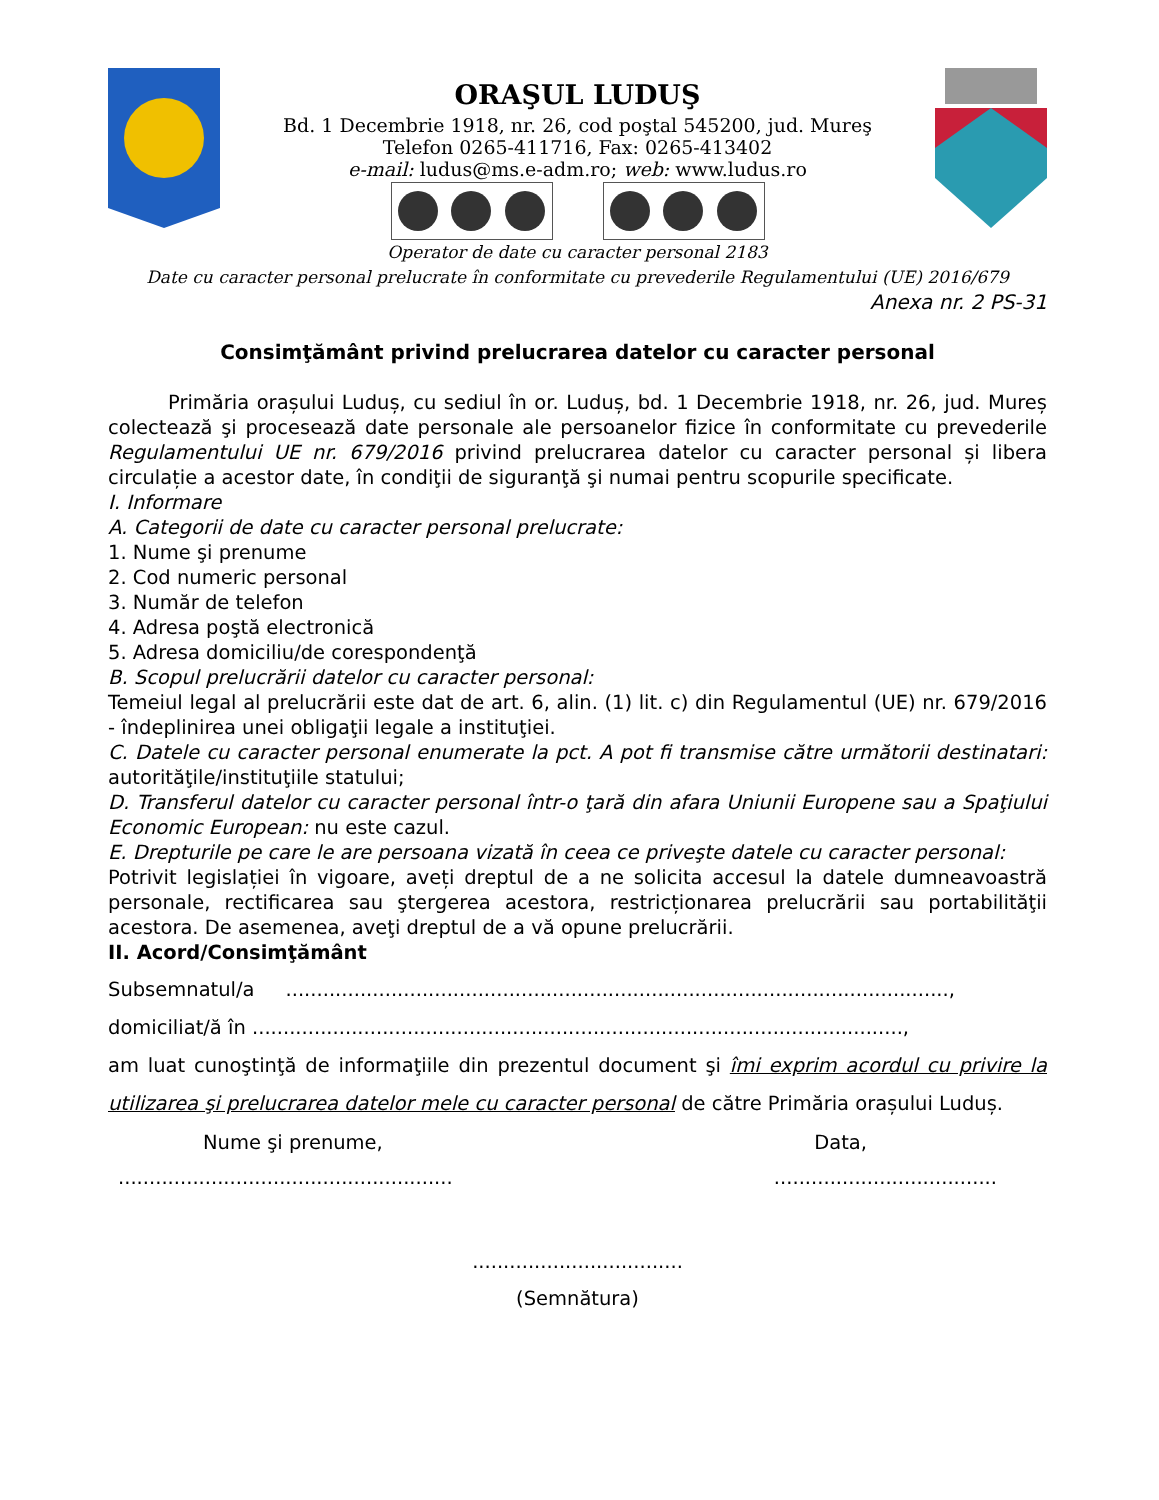ORAŞUL LUDUŞ
Bd. 1 Decembrie 1918, nr. 26, cod poştal 545200, jud. Mureş
Telefon 0265-411716, Fax: 0265-413402
e-mail: ludus@ms.e-adm.ro; web: www.ludus.ro
Operator de date cu caracter personal 2183
Date cu caracter personal prelucrate în conformitate cu prevederile Regulamentului (UE) 2016/679
Anexa nr. 2 PS-31
Consimţământ privind prelucrarea datelor cu caracter personal
Primăria orașului Luduș, cu sediul în or. Luduș, bd. 1 Decembrie 1918, nr. 26, jud. Mureș colectează şi procesează date personale ale persoanelor fizice în conformitate cu prevederile Regulamentului UE nr. 679/2016 privind prelucrarea datelor cu caracter personal și libera circulație a acestor date, în condiţii de siguranţă şi numai pentru scopurile specificate.
I. Informare
A. Categorii de date cu caracter personal prelucrate:
1. Nume şi prenume
2. Cod numeric personal
3. Număr de telefon
4. Adresa poştă electronică
5. Adresa domiciliu/de corespondenţă
B. Scopul prelucrării datelor cu caracter personal:
Temeiul legal al prelucrării este dat de art. 6, alin. (1) lit. c) din Regulamentul (UE) nr. 679/2016 - îndeplinirea unei obligaţii legale a instituţiei.
C. Datele cu caracter personal enumerate la pct. A pot fi transmise către următorii destinatari: autorităţile/instituţiile statului;
D. Transferul datelor cu caracter personal într-o ţară din afara Uniunii Europene sau a Spaţiului Economic European: nu este cazul.
E. Drepturile pe care le are persoana vizată în ceea ce priveşte datele cu caracter personal:
Potrivit legislației în vigoare, aveți dreptul de a ne solicita accesul la datele dumneavoastră personale, rectificarea sau ştergerea acestora, restricționarea prelucrării sau portabilităţii acestora. De asemenea, aveţi dreptul de a vă opune prelucrării.
II. Acord/Consimţământ
Subsemnatul/a ...........................................................................................................,
domiciliat/ă în .........................................................................................................,
am luat cunoştinţă de informaţiile din prezentul document şi îmi exprim acordul cu privire la utilizarea şi prelucrarea datelor mele cu caracter personal de către Primăria orașului Luduș.
Nume şi prenume, Data,
..........................................................................................
..................................
(Semnătura)